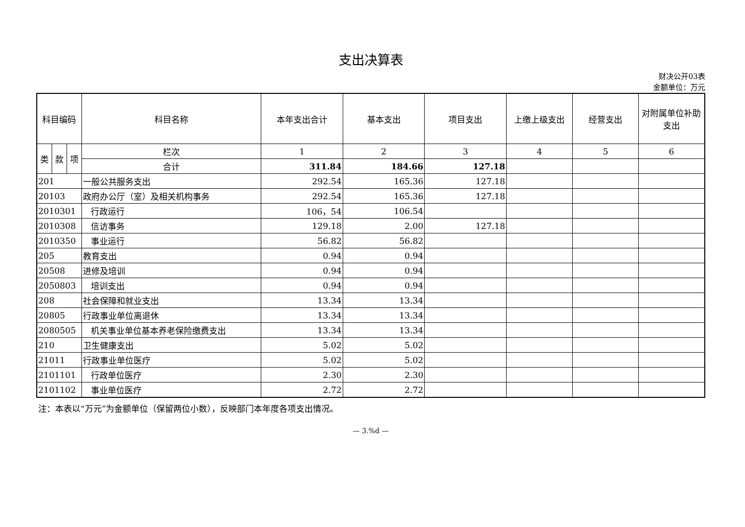支出决算表
财决公开03表
金额单位：万元
| 科目编码 | | | 科目名称 | 本年支出合计 | 基本支出 | 项目支出 | 上缴上级支出 | 经营支出 | 对附属单位补助支出 |
| --- | --- | --- | --- | --- | --- | --- | --- | --- | --- |
| 类 | 款 | 项 | 栏次 | 1 | 2 | 3 | 4 | 5 | 6 |
| | | | 合计 | 311.84 | 184.66 | 127.18 | | | |
| 201 | | | 一般公共服务支出 | 292.54 | 165.36 | 127.18 | | | |
| 20103 | | | 政府办公厅（室）及相关机构事务 | 292.54 | 165.36 | 127.18 | | | |
| 2010301 | | | 行政运行 | 106，54 | 106.54 | | | | |
| 2010308 | | | 信访事务 | 129.18 | 2.00 | 127.18 | | | |
| 2010350 | | | 事业运行 | 56.82 | 56.82 | | | | |
| 205 | | | 教育支出 | 0.94 | 0.94 | | | | |
| 20508 | | | 进修及培训 | 0.94 | 0.94 | | | | |
| 2050803 | | | 培训支出 | 0.94 | 0.94 | | | | |
| 208 | | | 社会保障和就业支出 | 13.34 | 13.34 | | | | |
| 20805 | | | 行政事业单位离退休 | 13.34 | 13.34 | | | | |
| 2080505 | | | 机关事业单位基本养老保险缴费支出 | 13.34 | 13.34 | | | | |
| 210 | | | 卫生健康支出 | 5.02 | 5.02 | | | | |
| 21011 | | | 行政事业单位医疗 | 5.02 | 5.02 | | | | |
| 2101101 | | | 行政单位医疗 | 2.30 | 2.30 | | | | |
| 2101102 | | | 事业单位医疗 | 2.72 | 2.72 | | | | |
注：本表以“万元”为金额单位（保留两位小数），反映部门本年度各项支出情况。
— 3.%d —